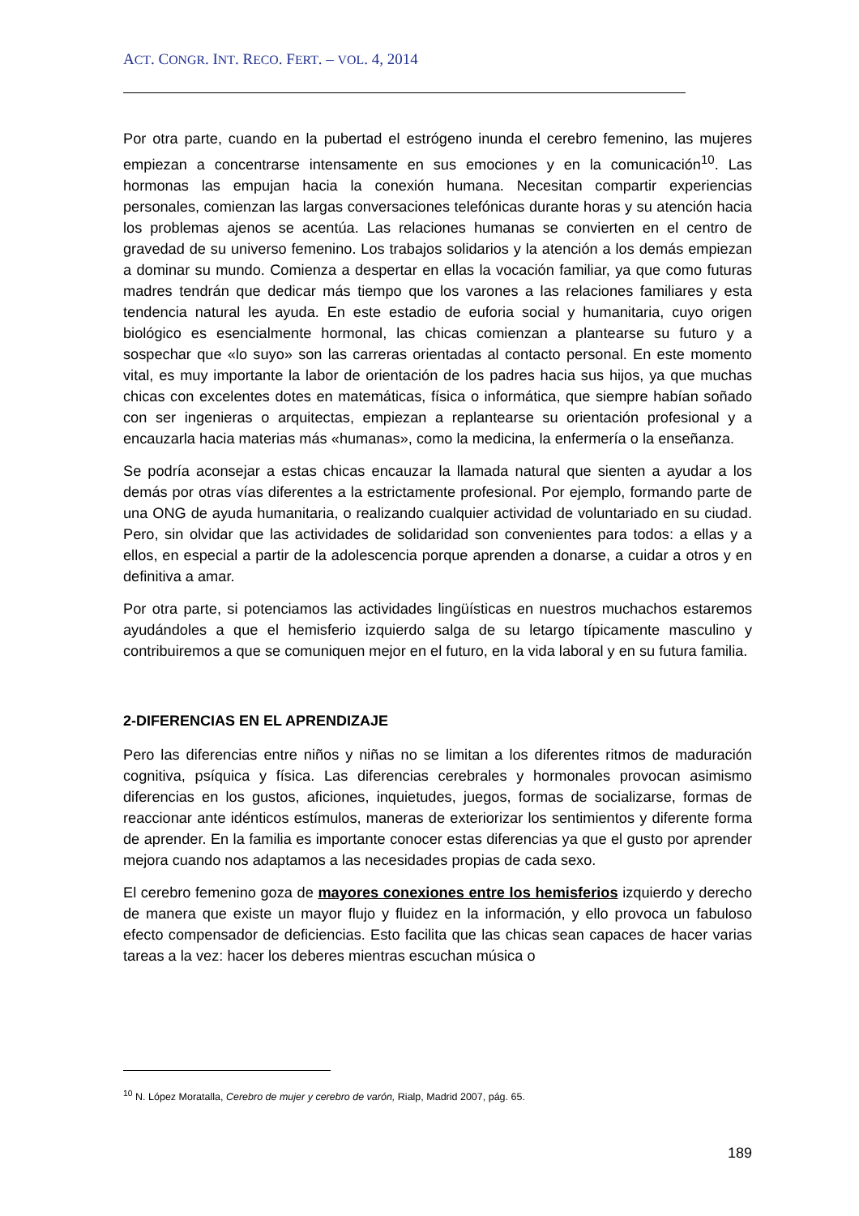ACT. CONGR. INT. RECO. FERT. – VOL. 4, 2014
Por otra parte, cuando en la pubertad el estrógeno inunda el cerebro femenino, las mujeres empiezan a concentrarse intensamente en sus emociones y en la comunicación<sup>10</sup>. Las hormonas las empujan hacia la conexión humana. Necesitan compartir experiencias personales, comienzan las largas conversaciones telefónicas durante horas y su atención hacia los problemas ajenos se acentúa. Las relaciones humanas se convierten en el centro de gravedad de su universo femenino. Los trabajos solidarios y la atención a los demás empiezan a dominar su mundo. Comienza a despertar en ellas la vocación familiar, ya que como futuras madres tendrán que dedicar más tiempo que los varones a las relaciones familiares y esta tendencia natural les ayuda. En este estadio de euforia social y humanitaria, cuyo origen biológico es esencialmente hormonal, las chicas comienzan a plantearse su futuro y a sospechar que «lo suyo» son las carreras orientadas al contacto personal. En este momento vital, es muy importante la labor de orientación de los padres hacia sus hijos, ya que muchas chicas con excelentes dotes en matemáticas, física o informática, que siempre habían soñado con ser ingenieras o arquitectas, empiezan a replantearse su orientación profesional y a encauzarla hacia materias más «humanas», como la medicina, la enfermería o la enseñanza.
Se podría aconsejar a estas chicas encauzar la llamada natural que sienten a ayudar a los demás por otras vías diferentes a la estrictamente profesional. Por ejemplo, formando parte de una ONG de ayuda humanitaria, o realizando cualquier actividad de voluntariado en su ciudad. Pero, sin olvidar que las actividades de solidaridad son convenientes para todos: a ellas y a ellos, en especial a partir de la adolescencia porque aprenden a donarse, a cuidar a otros y en definitiva a amar.
Por otra parte, si potenciamos las actividades lingüísticas en nuestros muchachos estaremos ayudándoles a que el hemisferio izquierdo salga de su letargo típicamente masculino y contribuiremos a que se comuniquen mejor en el futuro, en la vida laboral y en su futura familia.
2-DIFERENCIAS EN EL APRENDIZAJE
Pero las diferencias entre niños y niñas no se limitan a los diferentes ritmos de maduración cognitiva, psíquica y física. Las diferencias cerebrales y hormonales provocan asimismo diferencias en los gustos, aficiones, inquietudes, juegos, formas de socializarse, formas de reaccionar ante idénticos estímulos, maneras de exteriorizar los sentimientos y diferente forma de aprender. En la familia es importante conocer estas diferencias ya que el gusto por aprender mejora cuando nos adaptamos a las necesidades propias de cada sexo.
El cerebro femenino goza de mayores conexiones entre los hemisferios izquierdo y derecho de manera que existe un mayor flujo y fluidez en la información, y ello provoca un fabuloso efecto compensador de deficiencias. Esto facilita que las chicas sean capaces de hacer varias tareas a la vez: hacer los deberes mientras escuchan música o
<sup>10</sup> N. López Moratalla, Cerebro de mujer y cerebro de varón, Rialp, Madrid 2007, pág. 65.
189